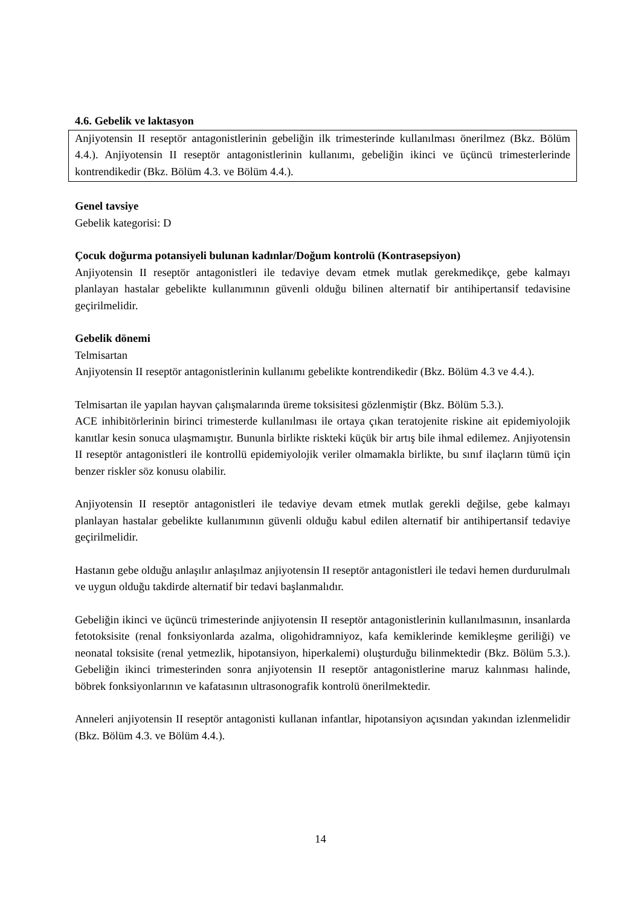4.6. Gebelik ve laktasyon
Anjiyotensin II reseptör antagonistlerinin gebeliğin ilk trimesterinde kullanılması önerilmez (Bkz. Bölüm 4.4.). Anjiyotensin II reseptör antagonistlerinin kullanımı, gebeliğin ikinci ve üçüncü trimesterlerinde kontrendikedir (Bkz. Bölüm 4.3. ve Bölüm 4.4.).
Genel tavsiye
Gebelik kategorisi: D
Çocuk doğurma potansiyeli bulunan kadınlar/Doğum kontrolü (Kontrasepsiyon)
Anjiyotensin II reseptör antagonistleri ile tedaviye devam etmek mutlak gerekmedikçe, gebe kalmayı planlayan hastalar gebelikte kullanımının güvenli olduğu bilinen alternatif bir antihipertansif tedavisine geçirilmelidir.
Gebelik dönemi
Telmisartan
Anjiyotensin II reseptör antagonistlerinin kullanımı gebelikte kontrendikedir (Bkz. Bölüm 4.3 ve 4.4.).
Telmisartan ile yapılan hayvan çalışmalarında üreme toksisitesi gözlenmiştir (Bkz. Bölüm 5.3.).
ACE inhibitörlerinin birinci trimesterde kullanılması ile ortaya çıkan teratojenite riskine ait epidemiyolojik kanıtlar kesin sonuca ulaşmamıştır. Bununla birlikte riskteki küçük bir artış bile ihmal edilemez. Anjiyotensin II reseptör antagonistleri ile kontrollü epidemiyolojik veriler olmamakla birlikte, bu sınıf ilaçların tümü için benzer riskler söz konusu olabilir.
Anjiyotensin II reseptör antagonistleri ile tedaviye devam etmek mutlak gerekli değilse, gebe kalmayı planlayan hastalar gebelikte kullanımının güvenli olduğu kabul edilen alternatif bir antihipertansif tedaviye geçirilmelidir.
Hastanın gebe olduğu anlaşılır anlaşılmaz anjiyotensin II reseptör antagonistleri ile tedavi hemen durdurulmalı ve uygun olduğu takdirde alternatif bir tedavi başlanmalıdır.
Gebeliğin ikinci ve üçüncü trimesterinde anjiyotensin II reseptör antagonistlerinin kullanılmasının, insanlarda fetotoksisite (renal fonksiyonlarda azalma, oligohidramniyoz, kafa kemiklerinde kemikleşme geriliği) ve neonatal toksisite (renal yetmezlik, hipotansiyon, hiperkalemi) oluşturduğu bilinmektedir (Bkz. Bölüm 5.3.). Gebeliğin ikinci trimesterinden sonra anjiyotensin II reseptör antagonistlerine maruz kalınması halinde, böbrek fonksiyonlarının ve kafatasının ultrasonografik kontrolü önerilmektedir.
Anneleri anjiyotensin II reseptör antagonisti kullanan infantlar, hipotansiyon açısından yakından izlenmelidir (Bkz. Bölüm 4.3. ve Bölüm 4.4.).
14